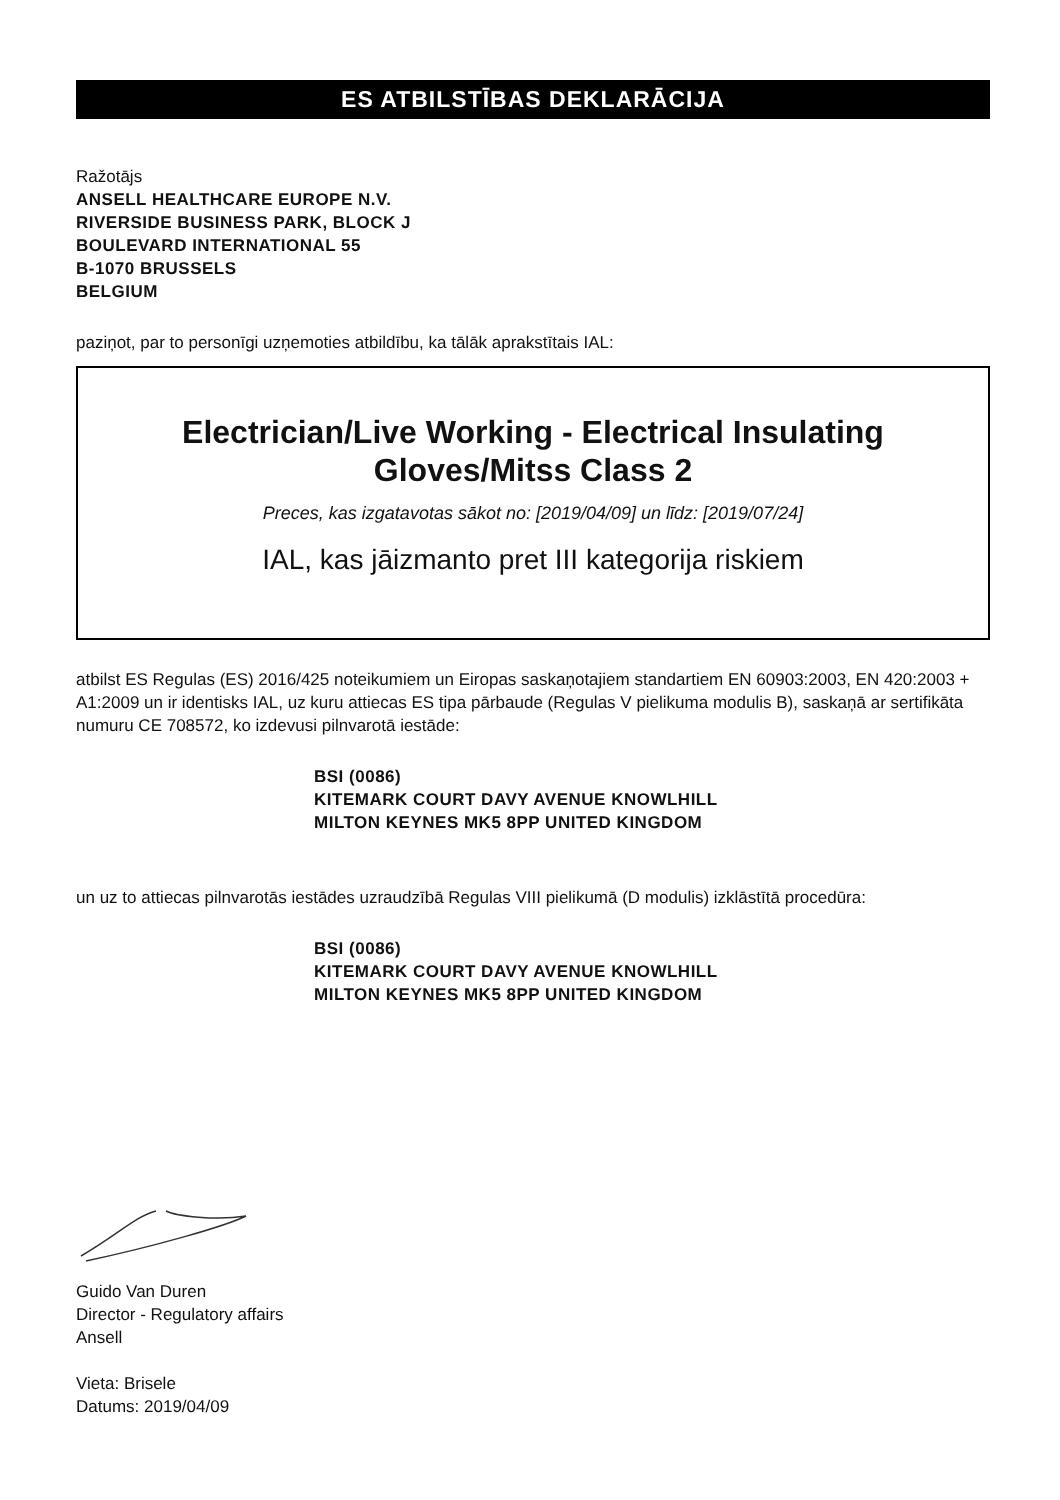ES ATBILSTĪBAS DEKLARĀCIJA
Ražotājs
ANSELL HEALTHCARE EUROPE N.V.
RIVERSIDE BUSINESS PARK, BLOCK J
BOULEVARD INTERNATIONAL 55
B-1070 BRUSSELS
BELGIUM
paziņot, par to personīgi uzņemoties atbildību, ka tālāk aprakstītais IAL:
Electrician/Live Working - Electrical Insulating
Gloves/Mitss Class 2
Preces, kas izgatavotas sākot no: [2019/04/09] un līdz: [2019/07/24]
IAL, kas jāizmanto pret III kategorija riskiem
atbilst ES Regulas (ES) 2016/425 noteikumiem un Eiropas saskaņotajiem standartiem EN 60903:2003, EN 420:2003 + A1:2009 un ir identisks IAL, uz kuru attiecas ES tipa pārbaude (Regulas V pielikuma modulis B), saskaņā ar sertifikāta numuru CE 708572, ko izdevusi pilnvarotā iestāde:
BSI (0086)
KITEMARK COURT DAVY AVENUE KNOWLHILL
MILTON KEYNES MK5 8PP UNITED KINGDOM
un uz to attiecas pilnvarotās iestādes uzraudzībā Regulas VIII pielikumā (D modulis) izklāstītā procedūra:
BSI (0086)
KITEMARK COURT DAVY AVENUE KNOWLHILL
MILTON KEYNES MK5 8PP UNITED KINGDOM
Guido Van Duren
Director - Regulatory affairs
Ansell
Vieta: Brisele
Datums: 2019/04/09